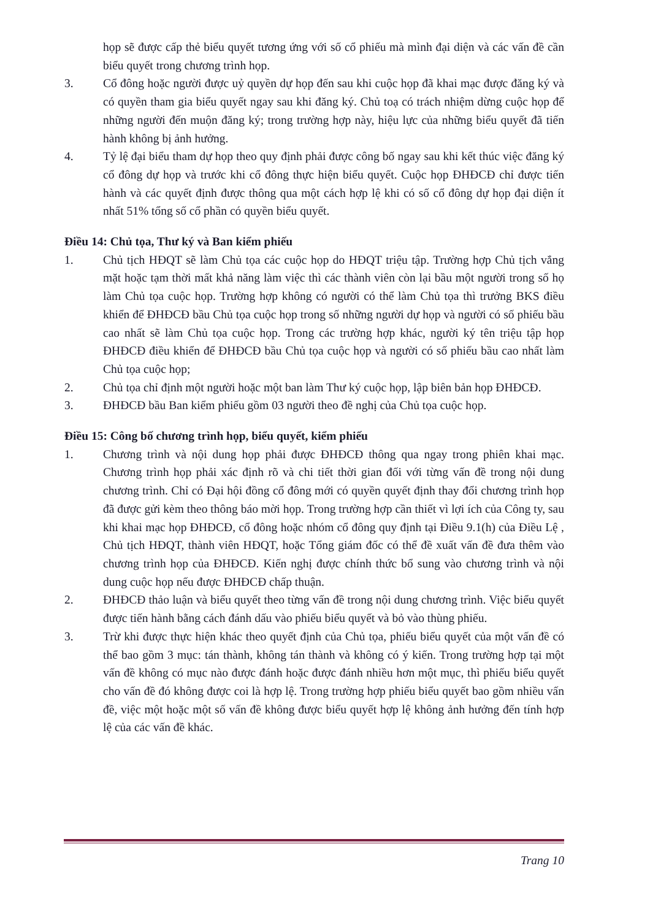họp sẽ được cấp thẻ biểu quyết tương ứng với số cổ phiếu mà mình đại diện và các vấn đề cần biểu quyết trong chương trình họp.
3. Cổ đông hoặc người được uỷ quyền dự họp đến sau khi cuộc họp đã khai mạc được đăng ký và có quyền tham gia biểu quyết ngay sau khi đăng ký. Chủ toạ có trách nhiệm dừng cuộc họp để những người đến muộn đăng ký; trong trường hợp này, hiệu lực của những biểu quyết đã tiến hành không bị ảnh hưởng.
4. Tỷ lệ đại biểu tham dự họp theo quy định phải được công bố ngay sau khi kết thúc việc đăng ký cổ đông dự họp và trước khi cổ đông thực hiện biểu quyết. Cuộc họp ĐHĐCĐ chỉ được tiến hành và các quyết định được thông qua một cách hợp lệ khi có số cổ đông dự họp đại diện ít nhất 51% tổng số cổ phần có quyền biểu quyết.
Điều 14: Chủ tọa, Thư ký và Ban kiểm phiếu
1. Chủ tịch HĐQT sẽ làm Chủ tọa các cuộc họp do HĐQT triệu tập. Trường hợp Chủ tịch vắng mặt hoặc tạm thời mất khả năng làm việc thì các thành viên còn lại bầu một người trong số họ làm Chủ tọa cuộc họp. Trường hợp không có người có thể làm Chủ tọa thì trưởng BKS điều khiển để ĐHĐCĐ bầu Chủ tọa cuộc họp trong số những người dự họp và người có số phiếu bầu cao nhất sẽ làm Chủ tọa cuộc họp. Trong các trường hợp khác, người ký tên triệu tập họp ĐHĐCĐ điều khiển để ĐHĐCĐ bầu Chủ tọa cuộc họp và người có số phiếu bầu cao nhất làm Chủ tọa cuộc họp;
2. Chủ tọa chỉ định một người hoặc một ban làm Thư ký cuộc họp, lập biên bản họp ĐHĐCĐ.
3. ĐHĐCĐ bầu Ban kiểm phiếu gồm 03 người theo đề nghị của Chủ tọa cuộc họp.
Điều 15: Công bố chương trình họp, biểu quyết, kiểm phiếu
1. Chương trình và nội dung họp phải được ĐHĐCĐ thông qua ngay trong phiên khai mạc. Chương trình họp phải xác định rõ và chi tiết thời gian đối với từng vấn đề trong nội dung chương trình. Chỉ có Đại hội đồng cổ đông mới có quyền quyết định thay đổi chương trình họp đã được gửi kèm theo thông báo mời họp. Trong trường hợp cần thiết vì lợi ích của Công ty, sau khi khai mạc họp ĐHĐCĐ, cổ đông hoặc nhóm cổ đông quy định tại Điều 9.1(h) của Điều Lệ , Chủ tịch HĐQT, thành viên HĐQT, hoặc Tổng giám đốc có thể đề xuất vấn đề đưa thêm vào chương trình họp của ĐHĐCĐ. Kiến nghị được chính thức bổ sung vào chương trình và nội dung cuộc họp nếu được ĐHĐCĐ chấp thuận.
2. ĐHĐCĐ thảo luận và biểu quyết theo từng vấn đề trong nội dung chương trình. Việc biểu quyết được tiến hành bằng cách đánh dấu vào phiếu biểu quyết và bỏ vào thùng phiếu.
3. Trừ khi được thực hiện khác theo quyết định của Chủ tọa, phiếu biểu quyết của một vấn đề có thể bao gồm 3 mục: tán thành, không tán thành và không có ý kiến. Trong trường hợp tại một vấn đề không có mục nào được đánh hoặc được đánh nhiều hơn một mục, thì phiếu biểu quyết cho vấn đề đó không được coi là hợp lệ. Trong trường hợp phiếu biểu quyết bao gồm nhiều vấn đề, việc một hoặc một số vấn đề không được biểu quyết hợp lệ không ảnh hưởng đến tính hợp lệ của các vấn đề khác.
Trang 10